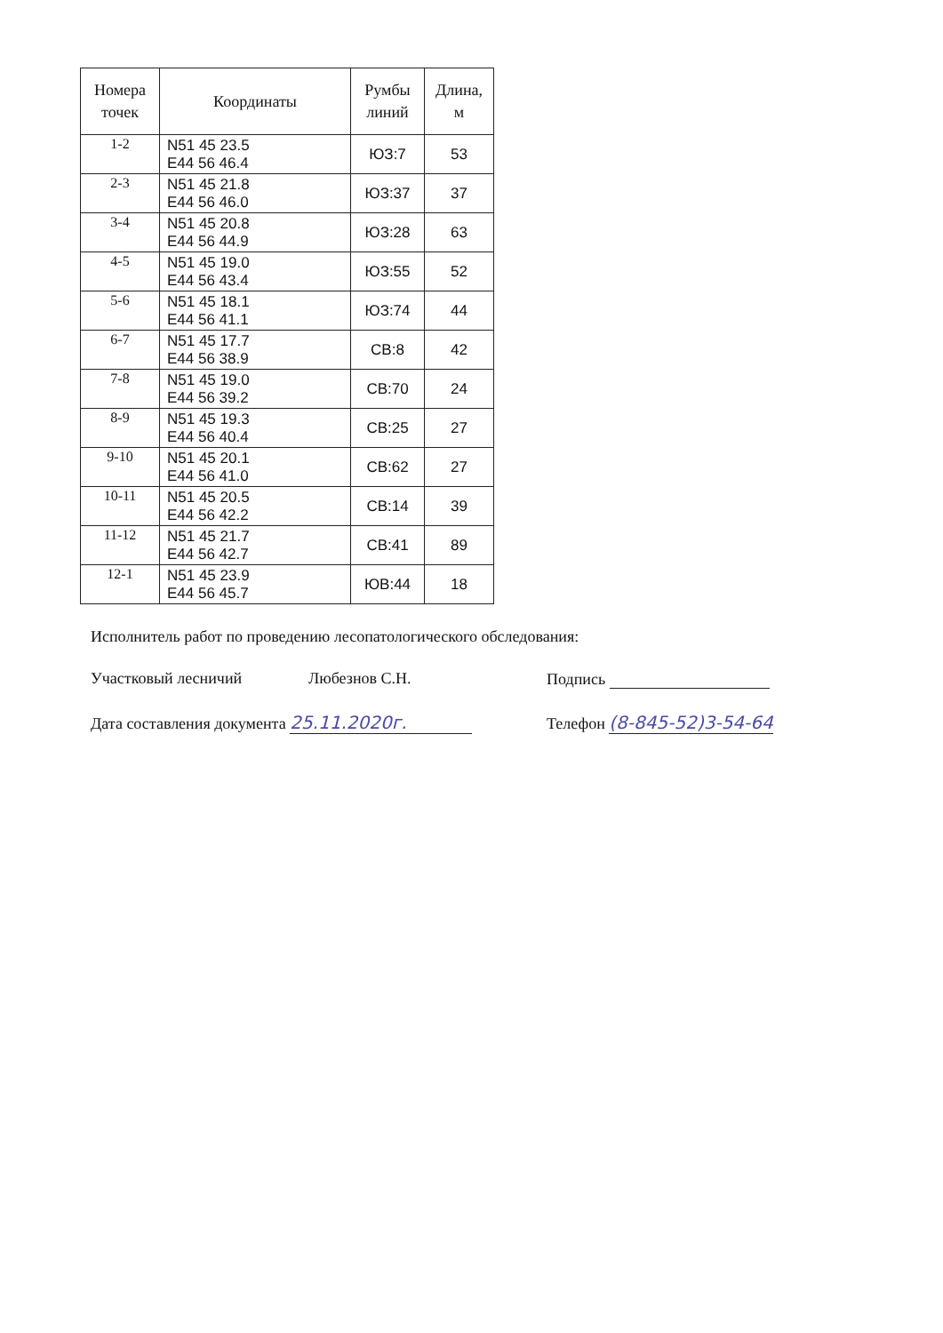| Номера точек | Координаты | Румбы линий | Длина, м |
| --- | --- | --- | --- |
| 1-2 | N51 45 23.5 E44 56 46.4 | ЮЗ:7 | 53 |
| 2-3 | N51 45 21.8 E44 56 46.0 | ЮЗ:37 | 37 |
| 3-4 | N51 45 20.8 E44 56 44.9 | ЮЗ:28 | 63 |
| 4-5 | N51 45 19.0 E44 56 43.4 | ЮЗ:55 | 52 |
| 5-6 | N51 45 18.1 E44 56 41.1 | ЮЗ:74 | 44 |
| 6-7 | N51 45 17.7 E44 56 38.9 | СВ:8 | 42 |
| 7-8 | N51 45 19.0 E44 56 39.2 | СВ:70 | 24 |
| 8-9 | N51 45 19.3 E44 56 40.4 | СВ:25 | 27 |
| 9-10 | N51 45 20.1 E44 56 41.0 | СВ:62 | 27 |
| 10-11 | N51 45 20.5 E44 56 42.2 | СВ:14 | 39 |
| 11-12 | N51 45 21.7 E44 56 42.7 | СВ:41 | 89 |
| 12-1 | N51 45 23.9 E44 56 45.7 | ЮВ:44 | 18 |
Исполнитель работ по проведению лесопатологического обследования:
Участковый лесничий Любезнов С.Н. Подпись
Дата составления документа 25.11.2020г. Телефон (8-845-52)3-54-64